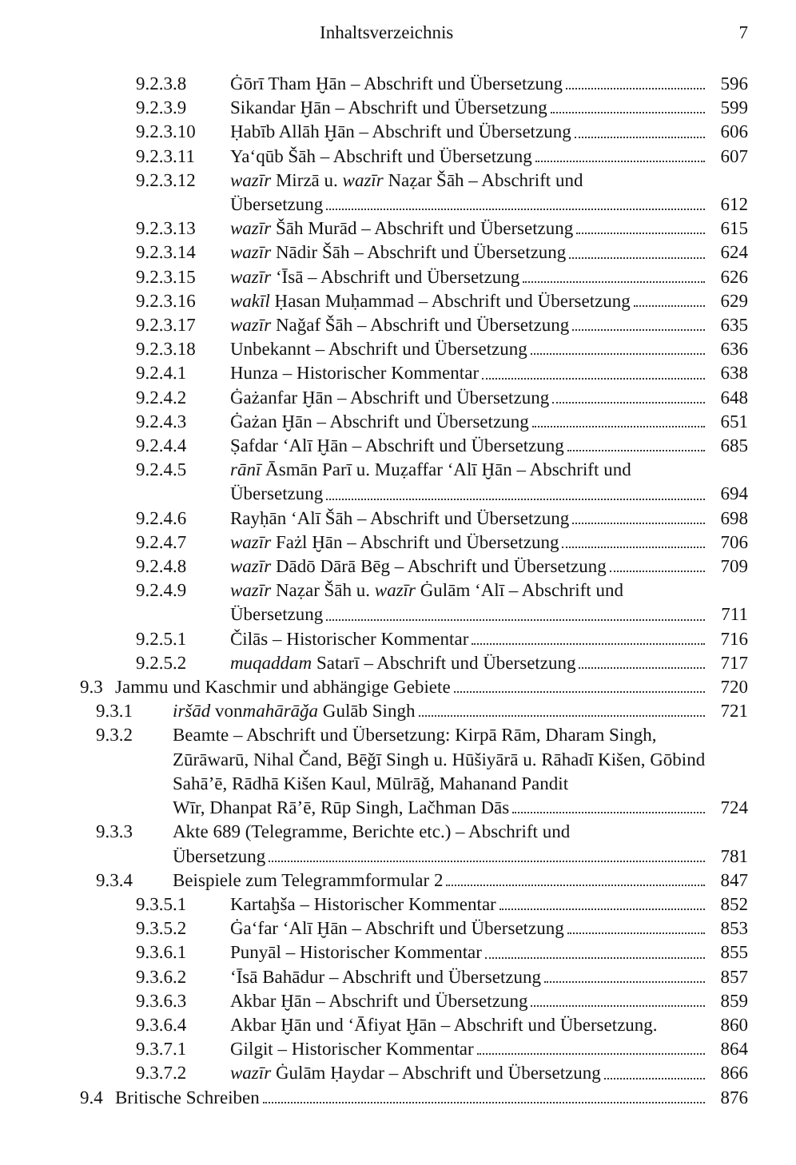Inhaltsverzeichnis 7
9.2.3.8 Ġōrī Tham Ḫān – Abschrift und Übersetzung 596
9.2.3.9 Sikandar Ḫān – Abschrift und Übersetzung 599
9.2.3.10 Ḥabīb Allāh Ḫān – Abschrift und Übersetzung 606
9.2.3.11 Ya‘qūb Šāh – Abschrift und Übersetzung 607
9.2.3.12 wazīr Mirzā u. wazīr Naẓar Šāh – Abschrift und
Übersetzung 612
9.2.3.13 wazīr Šāh Murād – Abschrift und Übersetzung 615
9.2.3.14 wazīr Nādir Šāh – Abschrift und Übersetzung 624
9.2.3.15 wazīr ‘Īsā – Abschrift und Übersetzung 626
9.2.3.16 wakīl Ḥasan Muḥammad – Abschrift und Übersetzung 629
9.2.3.17 wazīr Naǧaf Šāh – Abschrift und Übersetzung 635
9.2.3.18 Unbekannt – Abschrift und Übersetzung 636
9.2.4.1 Hunza – Historischer Kommentar 638
9.2.4.2 Ġażanfar Ḫān – Abschrift und Übersetzung 648
9.2.4.3 Ġażan Ḫān – Abschrift und Übersetzung 651
9.2.4.4 Ṣafdar ‘Alī Ḫān – Abschrift und Übersetzung 685
9.2.4.5 rānī Āsmān Parī u. Muẓaffar ‘Alī Ḫān – Abschrift und
Übersetzung 694
9.2.4.6 Rayḥān ‘Alī Šāh – Abschrift und Übersetzung 698
9.2.4.7 wazīr Fażl Ḫān – Abschrift und Übersetzung 706
9.2.4.8 wazīr Dādō Dārā Bēg – Abschrift und Übersetzung 709
9.2.4.9 wazīr Naẓar Šāh u. wazīr Ġulām ‘Alī – Abschrift und
Übersetzung 711
9.2.5.1 Čilās – Historischer Kommentar 716
9.2.5.2 muqaddam Satarī – Abschrift und Übersetzung 717
9.3 Jammu und Kaschmir und abhängige Gebiete 720
9.3.1 iršād von mahārāǧa Gulāb Singh 721
9.3.2 Beamte – Abschrift und Übersetzung: Kirpā Rām, Dharam Singh, Zūrāwarū, Nihal Čand, Bēǧī Singh u. Hūšiyārā u. Rāhadī Kišen, Gōbind Sahā’ē, Rādhā Kišen Kaul, Mūlrāǧ, Mahanand Pandit
Wīr, Dhanpat Rā’ē, Rūp Singh, Lačhman Dās 724
9.3.3 Akte 689 (Telegramme, Berichte etc.) – Abschrift und
Übersetzung 781
9.3.4 Beispiele zum Telegrammformular 2 847
9.3.5.1 Kartaḫša – Historischer Kommentar 852
9.3.5.2 Ġa‘far ‘Alī Ḫān – Abschrift und Übersetzung 853
9.3.6.1 Punyāl – Historischer Kommentar 855
9.3.6.2 ‘Īsā Bahādur – Abschrift und Übersetzung 857
9.3.6.3 Akbar Ḫān – Abschrift und Übersetzung 859
9.3.6.4 Akbar Ḫān und ‘Āfiyat Ḫān – Abschrift und Übersetzung. 860
9.3.7.1 Gilgit – Historischer Kommentar 864
9.3.7.2 wazīr Ġulām Ḥaydar – Abschrift und Übersetzung 866
9.4 Britische Schreiben 876